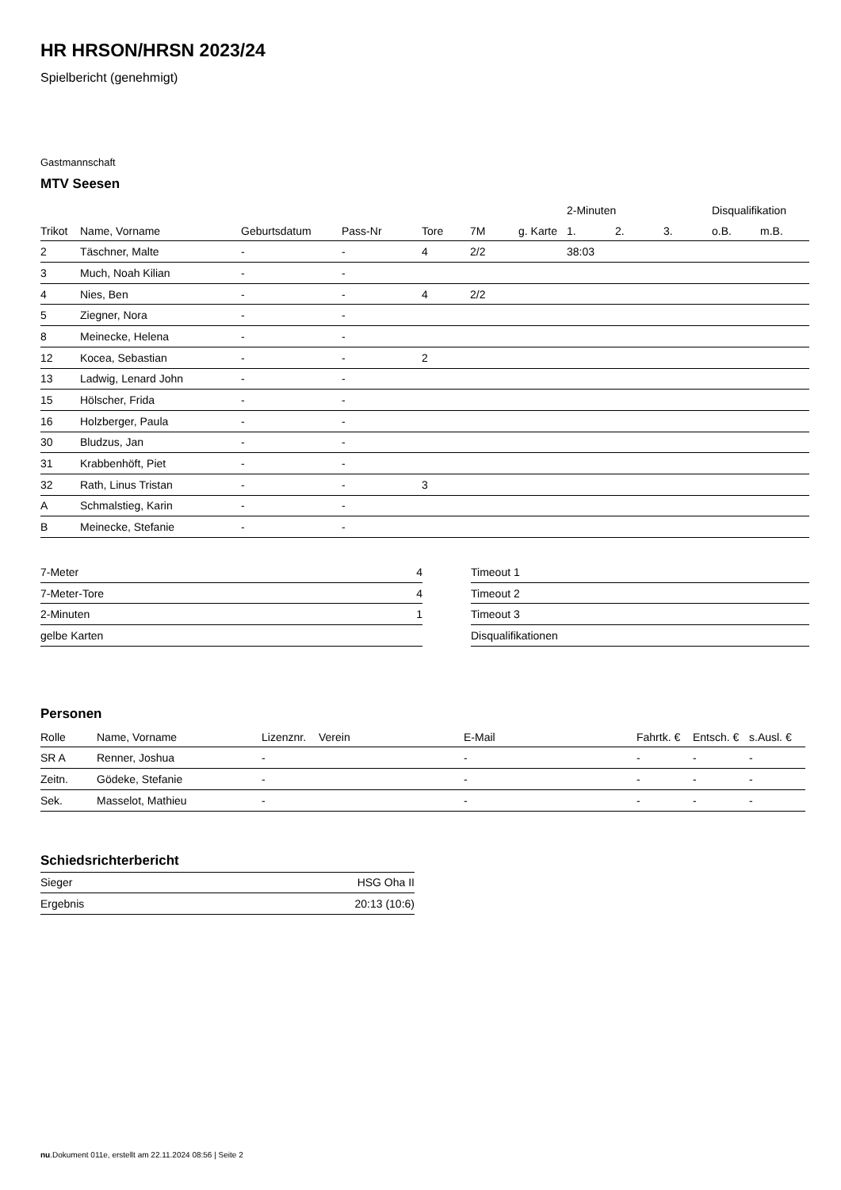HR HRSON/HRSN 2023/24
Spielbericht (genehmigt)
Gastmannschaft
MTV Seesen
| | | | | | | | 2-Minuten | | | Disqualifikation | |
| --- | --- | --- | --- | --- | --- | --- | --- | --- | --- | --- | --- |
| Trikot | Name, Vorname | Geburtsdatum | Pass-Nr | Tore | 7M | g. Karte | 1. | 2. | 3. | o.B. | m.B. |
| 2 | Täschner, Malte | - | - | 4 | 2/2 | | 38:03 | | | | |
| 3 | Much, Noah Kilian | - | - | | | | | | | | |
| 4 | Nies, Ben | - | - | 4 | 2/2 | | | | | | |
| 5 | Ziegner, Nora | - | - | | | | | | | | |
| 8 | Meinecke, Helena | - | - | | | | | | | | |
| 12 | Kocea, Sebastian | - | - | 2 | | | | | | | |
| 13 | Ladwig, Lenard John | - | - | | | | | | | | |
| 15 | Hölscher, Frida | - | - | | | | | | | | |
| 16 | Holzberger, Paula | - | - | | | | | | | | |
| 30 | Bludzus, Jan | - | - | | | | | | | | |
| 31 | Krabbenhöft, Piet | - | - | | | | | | | | |
| 32 | Rath, Linus Tristan | - | - | 3 | | | | | | | |
| A | Schmalstieg, Karin | - | - | | | | | | | | |
| B | Meinecke, Stefanie | - | - | | | | | | | | |
| 7-Meter | 4 |
| 7-Meter-Tore | 4 |
| 2-Minuten | 1 |
| gelbe Karten | |
| Timeout 1 |
| Timeout 2 |
| Timeout 3 |
| Disqualifikationen |
Personen
| Rolle | Name, Vorname | Lizenznr. | Verein | E-Mail | Fahrtk. € | Entsch. € | s.Ausl. € |
| --- | --- | --- | --- | --- | --- | --- | --- |
| SR A | Renner, Joshua | - | | - | - | - | - |
| Zeitn. | Gödeke, Stefanie | - | | - | - | - | - |
| Sek. | Masselot, Mathieu | - | | - | - | - | - |
Schiedsrichterbericht
| Sieger | HSG Oha II |
| Ergebnis | 20:13 (10:6) |
nu.Dokument 011e, erstellt am 22.11.2024 08:56 | Seite 2